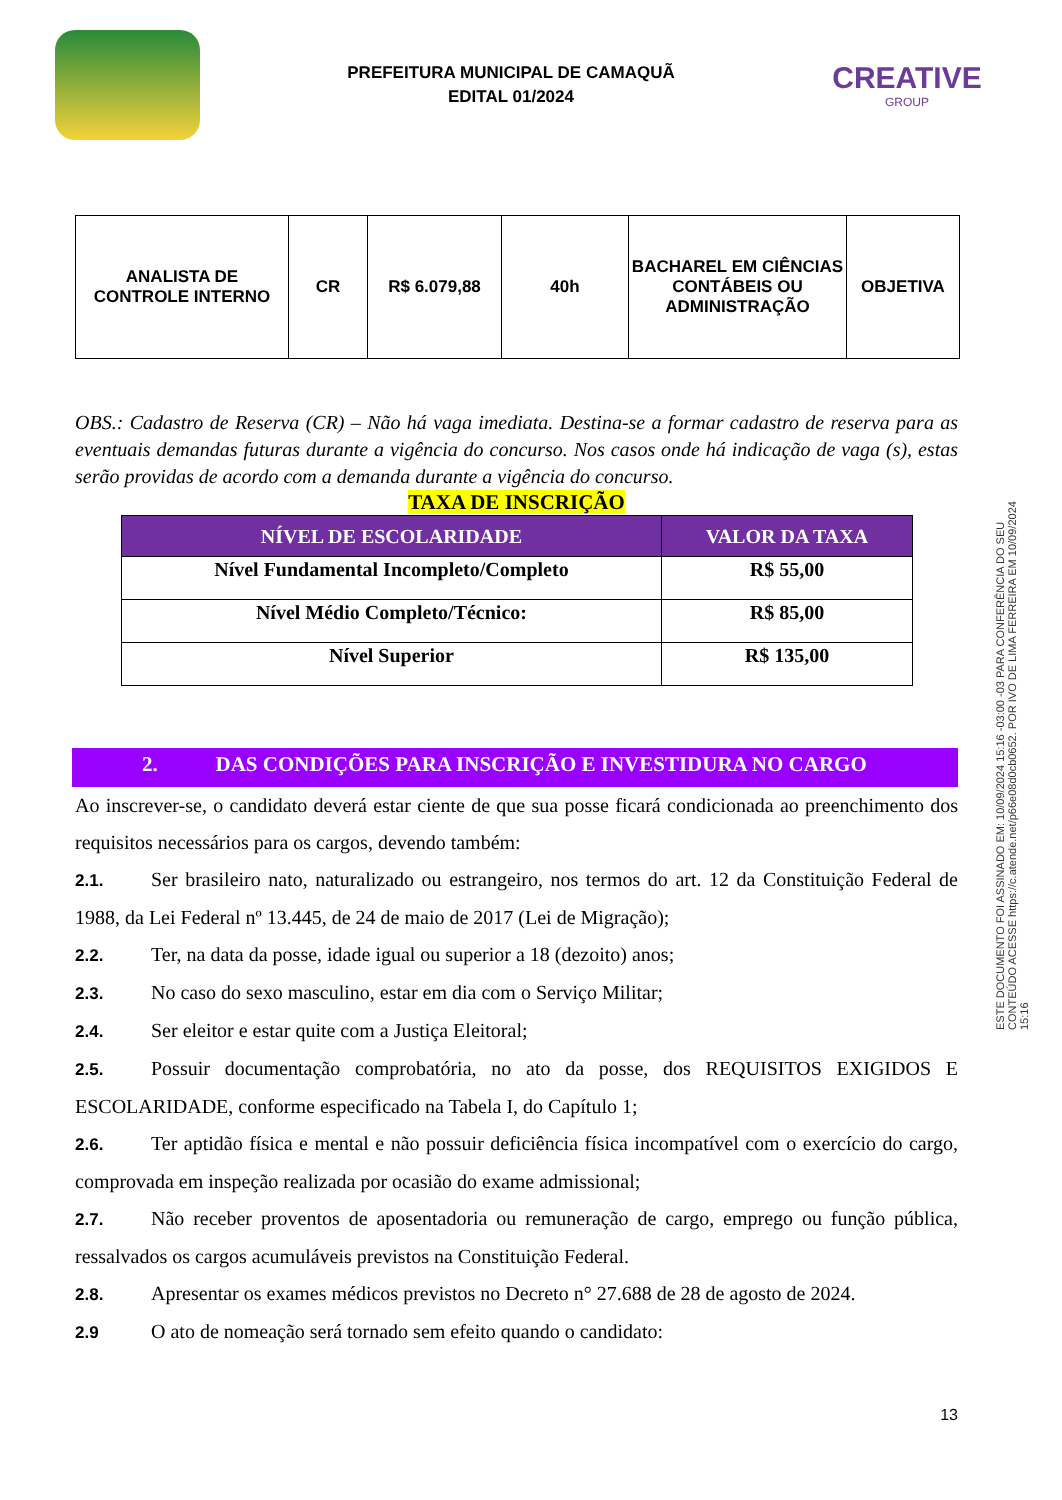PREFEITURA MUNICIPAL DE CAMAQUÃ
EDITAL 01/2024
CREATIVE
GROUP
| ANALISTA DE CONTROLE INTERNO | CR | R$ 6.079,88 | 40h | BACHAREL EM CIÊNCIAS CONTÁBEIS OU ADMINISTRAÇÃO | OBJETIVA |
OBS.: Cadastro de Reserva (CR) – Não há vaga imediata. Destina-se a formar cadastro de reserva para as eventuais demandas futuras durante a vigência do concurso. Nos casos onde há indicação de vaga (s), estas serão providas de acordo com a demanda durante a vigência do concurso.
TAXA DE INSCRIÇÃO
| NÍVEL DE ESCOLARIDADE | VALOR DA TAXA |
| --- | --- |
| Nível Fundamental Incompleto/Completo | R$ 55,00 |
| Nível Médio Completo/Técnico: | R$ 85,00 |
| Nível Superior | R$ 135,00 |
2. DAS CONDIÇÕES PARA INSCRIÇÃO E INVESTIDURA NO CARGO
Ao inscrever-se, o candidato deverá estar ciente de que sua posse ficará condicionada ao preenchimento dos requisitos necessários para os cargos, devendo também:
2.1. Ser brasileiro nato, naturalizado ou estrangeiro, nos termos do art. 12 da Constituição Federal de 1988, da Lei Federal nº 13.445, de 24 de maio de 2017 (Lei de Migração);
2.2. Ter, na data da posse, idade igual ou superior a 18 (dezoito) anos;
2.3. No caso do sexo masculino, estar em dia com o Serviço Militar;
2.4. Ser eleitor e estar quite com a Justiça Eleitoral;
2.5. Possuir documentação comprobatória, no ato da posse, dos REQUISITOS EXIGIDOS E ESCOLARIDADE, conforme especificado na Tabela I, do Capítulo 1;
2.6. Ter aptidão física e mental e não possuir deficiência física incompatível com o exercício do cargo, comprovada em inspeção realizada por ocasião do exame admissional;
2.7. Não receber proventos de aposentadoria ou remuneração de cargo, emprego ou função pública, ressalvados os cargos acumuláveis previstos na Constituição Federal.
2.8. Apresentar os exames médicos previstos no Decreto n° 27.688 de 28 de agosto de 2024.
2.9 O ato de nomeação será tornado sem efeito quando o candidato:
13
ESTE DOCUMENTO FOI ASSINADO EM: 10/09/2024 15:16 -03:00 -03 PARA CONFERÊNCIA DO SEU CONTEÚDO ACESSE https://c.atende.net/p66e08d0cb0652. POR IVO DE LIMA FERREIRA EM 10/09/2024 15:16